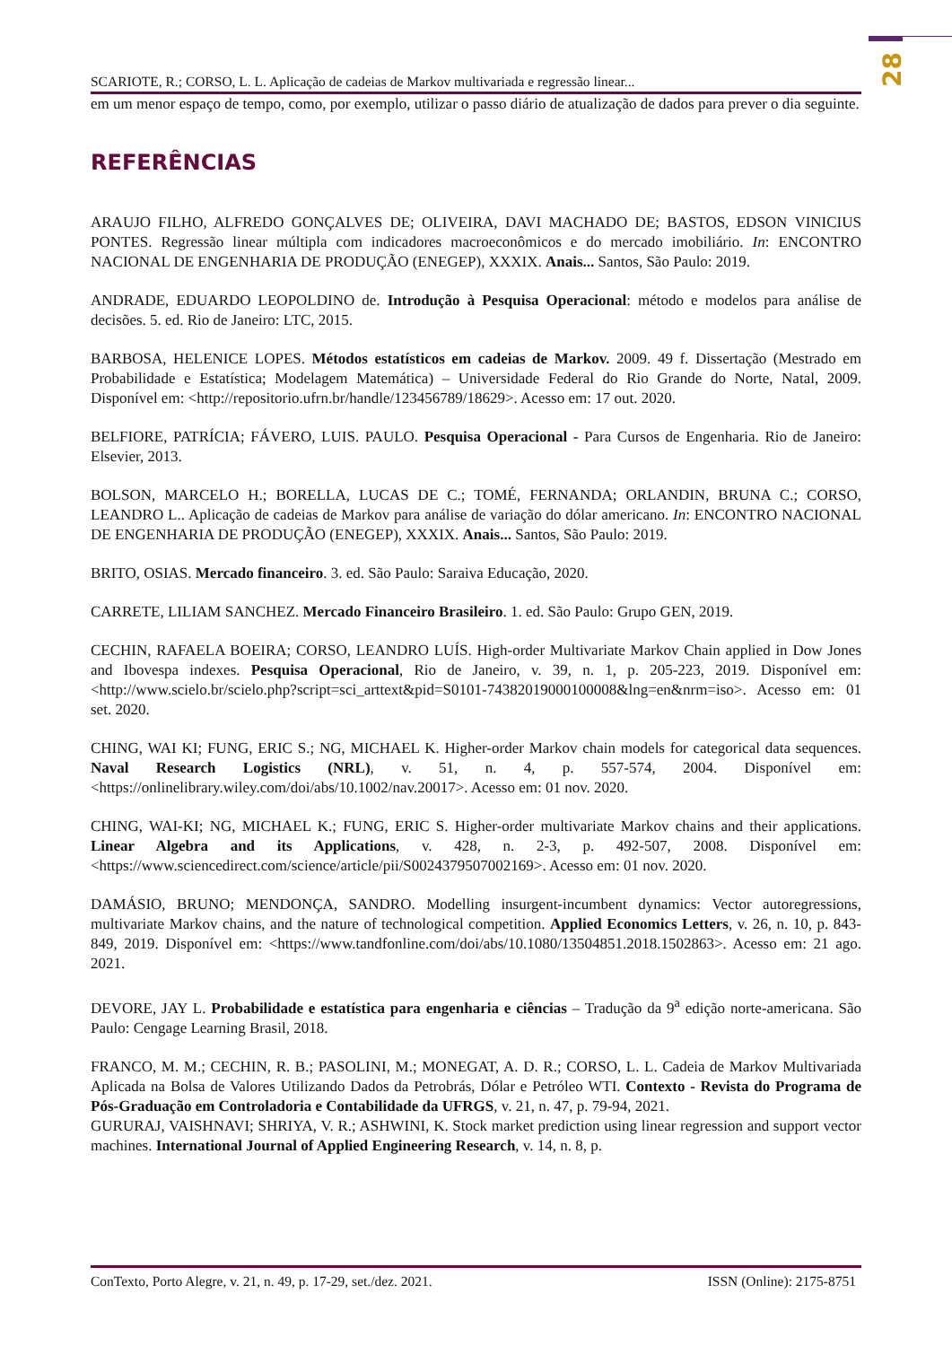28
SCARIOTE, R.; CORSO, L. L. Aplicação de cadeias de Markov multivariada e regressão linear...
em um menor espaço de tempo, como, por exemplo, utilizar o passo diário de atualização de dados para prever o dia seguinte.
REFERÊNCIAS
ARAUJO FILHO, ALFREDO GONÇALVES DE; OLIVEIRA, DAVI MACHADO DE; BASTOS, EDSON VINICIUS PONTES. Regressão linear múltipla com indicadores macroeconômicos e do mercado imobiliário. In: ENCONTRO NACIONAL DE ENGENHARIA DE PRODUÇÃO (ENEGEP), XXXIX. Anais... Santos, São Paulo: 2019.
ANDRADE, EDUARDO LEOPOLDINO de. Introdução à Pesquisa Operacional: método e modelos para análise de decisões. 5. ed. Rio de Janeiro: LTC, 2015.
BARBOSA, HELENICE LOPES. Métodos estatísticos em cadeias de Markov. 2009. 49 f. Dissertação (Mestrado em Probabilidade e Estatística; Modelagem Matemática) – Universidade Federal do Rio Grande do Norte, Natal, 2009. Disponível em: <http://repositorio.ufrn.br/handle/123456789/18629>. Acesso em: 17 out. 2020.
BELFIORE, PATRÍCIA; FÁVERO, LUIS. PAULO. Pesquisa Operacional - Para Cursos de Engenharia. Rio de Janeiro: Elsevier, 2013.
BOLSON, MARCELO H.; BORELLA, LUCAS DE C.; TOMÉ, FERNANDA; ORLANDIN, BRUNA C.; CORSO, LEANDRO L.. Aplicação de cadeias de Markov para análise de variação do dólar americano. In: ENCONTRO NACIONAL DE ENGENHARIA DE PRODUÇÃO (ENEGEP), XXXIX. Anais... Santos, São Paulo: 2019.
BRITO, OSIAS. Mercado financeiro. 3. ed. São Paulo: Saraiva Educação, 2020.
CARRETE, LILIAM SANCHEZ. Mercado Financeiro Brasileiro. 1. ed. São Paulo: Grupo GEN, 2019.
CECHIN, RAFAELA BOEIRA; CORSO, LEANDRO LUÍS. High-order Multivariate Markov Chain applied in Dow Jones and Ibovespa indexes. Pesquisa Operacional, Rio de Janeiro, v. 39, n. 1, p. 205-223, 2019. Disponível em: <http://www.scielo.br/scielo.php?script=sci_arttext&pid=S0101-74382019000100008&lng=en&nrm=iso>. Acesso em: 01 set. 2020.
CHING, WAI KI; FUNG, ERIC S.; NG, MICHAEL K. Higher-order Markov chain models for categorical data sequences. Naval Research Logistics (NRL), v. 51, n. 4, p. 557-574, 2004. Disponível em: <https://onlinelibrary.wiley.com/doi/abs/10.1002/nav.20017>. Acesso em: 01 nov. 2020.
CHING, WAI-KI; NG, MICHAEL K.; FUNG, ERIC S. Higher-order multivariate Markov chains and their applications. Linear Algebra and its Applications, v. 428, n. 2-3, p. 492-507, 2008. Disponível em: <https://www.sciencedirect.com/science/article/pii/S0024379507002169>. Acesso em: 01 nov. 2020.
DAMÁSIO, BRUNO; MENDONÇA, SANDRO. Modelling insurgent-incumbent dynamics: Vector autoregressions, multivariate Markov chains, and the nature of technological competition. Applied Economics Letters, v. 26, n. 10, p. 843-849, 2019. Disponível em: <https://www.tandfonline.com/doi/abs/10.1080/13504851.2018.1502863>. Acesso em: 21 ago. 2021.
DEVORE, JAY L. Probabilidade e estatística para engenharia e ciências – Tradução da 9<sup>a</sup> edição norte-americana. São Paulo: Cengage Learning Brasil, 2018.
FRANCO, M. M.; CECHIN, R. B.; PASOLINI, M.; MONEGAT, A. D. R.; CORSO, L. L. Cadeia de Markov Multivariada Aplicada na Bolsa de Valores Utilizando Dados da Petrobrás, Dólar e Petróleo WTI. Contexto - Revista do Programa de Pós-Graduação em Controladoria e Contabilidade da UFRGS, v. 21, n. 47, p. 79-94, 2021.
GURURAJ, VAISHNAVI; SHRIYA, V. R.; ASHWINI, K. Stock market prediction using linear regression and support vector machines. International Journal of Applied Engineering Research, v. 14, n. 8, p.
ConTexto, Porto Alegre, v. 21, n. 49, p. 17-29, set./dez. 2021. ISSN (Online): 2175-8751